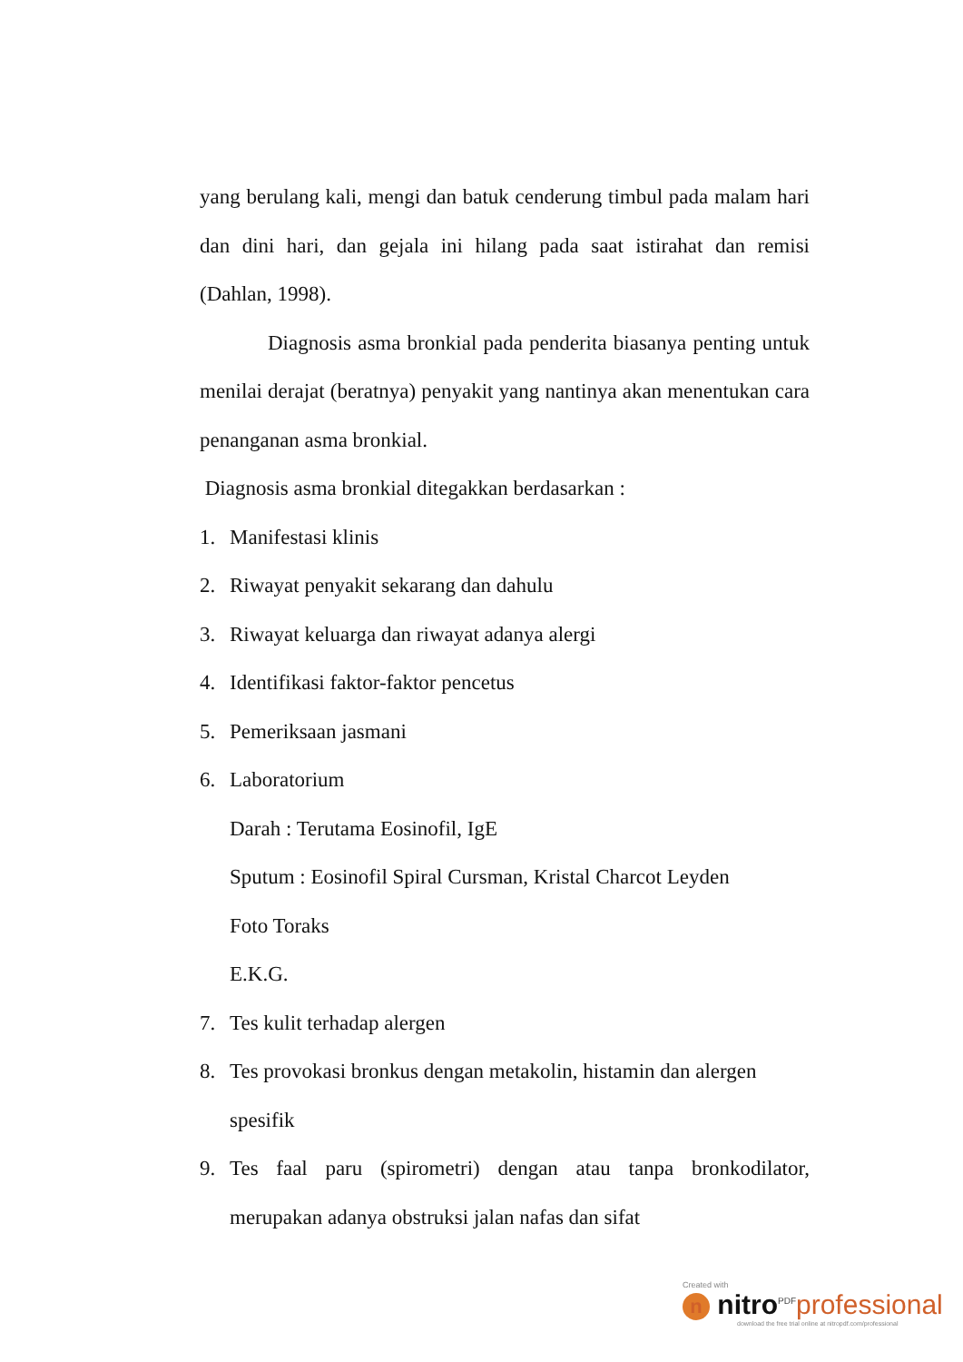yang berulang kali, mengi dan batuk cenderung timbul pada malam hari dan dini hari, dan gejala ini hilang pada saat istirahat dan remisi (Dahlan, 1998).
Diagnosis asma bronkial pada penderita biasanya penting untuk menilai derajat (beratnya) penyakit yang nantinya akan menentukan cara penanganan asma bronkial.
Diagnosis asma bronkial ditegakkan berdasarkan :
1. Manifestasi klinis
2. Riwayat penyakit sekarang dan dahulu
3. Riwayat keluarga dan riwayat adanya alergi
4. Identifikasi faktor-faktor pencetus
5. Pemeriksaan jasmani
6. Laboratorium
Darah : Terutama Eosinofil, IgE
Sputum : Eosinofil Spiral Cursman, Kristal Charcot Leyden
Foto Toraks
E.K.G.
7. Tes kulit terhadap alergen
8. Tes provokasi bronkus dengan metakolin, histamin dan alergen
spesifik
9. Tes faal paru (spirometri) dengan atau tanpa bronkodilator, merupakan adanya obstruksi jalan nafas dan sifat
Created with
n nitro<sup>PDF</sup>professional
download the free trial online at nitropdf.com/professional